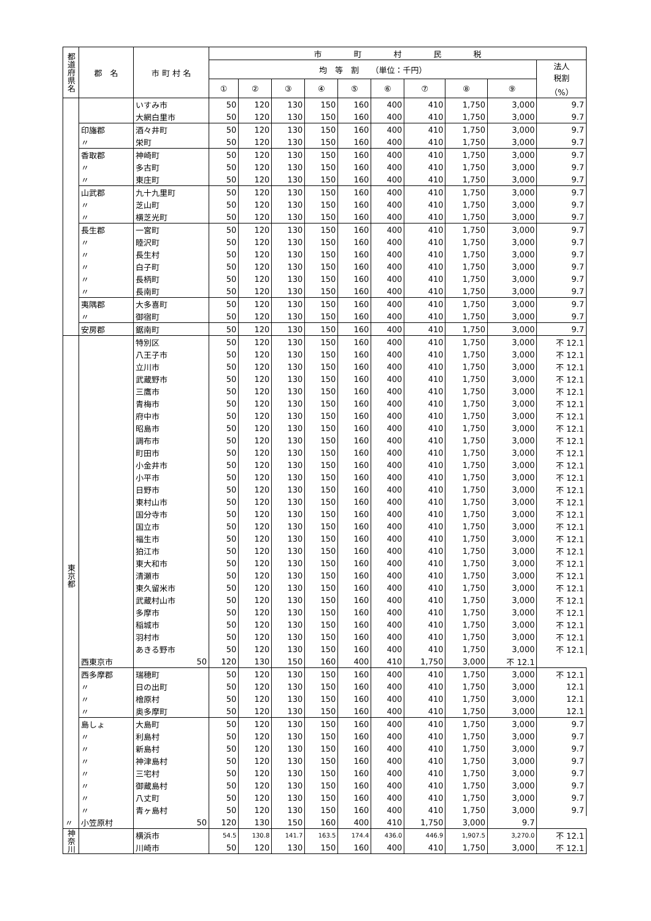| 都道府県名 | 郡 名 | 市 町 村 名 | 市 町 村 民 税 | | | | | | | | | |
| --- | --- | --- | --- | --- | --- | --- | --- | --- | --- | --- | --- | --- |
| | | | 均 等 割 （単位：千円） | | | | | | | | | 法人 税割 （%） |
| | | | ① | ② | ③ | ④ | ⑤ | ⑥ | ⑦ | ⑧ | ⑨ | |
| | | いすみ市 | 50 | 120 | 130 | 150 | 160 | 400 | 410 | 1,750 | 3,000 | 9.7 |
| | | 大網白里市 | 50 | 120 | 130 | 150 | 160 | 400 | 410 | 1,750 | 3,000 | 9.7 |
| | 印旛郡 | 酒々井町 | 50 | 120 | 130 | 150 | 160 | 400 | 410 | 1,750 | 3,000 | 9.7 |
| | 〃 | 栄町 | 50 | 120 | 130 | 150 | 160 | 400 | 410 | 1,750 | 3,000 | 9.7 |
| | 香取郡 | 神崎町 | 50 | 120 | 130 | 150 | 160 | 400 | 410 | 1,750 | 3,000 | 9.7 |
| | 〃 | 多古町 | 50 | 120 | 130 | 150 | 160 | 400 | 410 | 1,750 | 3,000 | 9.7 |
| | 〃 | 東庄町 | 50 | 120 | 130 | 150 | 160 | 400 | 410 | 1,750 | 3,000 | 9.7 |
| | 山武郡 | 九十九里町 | 50 | 120 | 130 | 150 | 160 | 400 | 410 | 1,750 | 3,000 | 9.7 |
| | 〃 | 芝山町 | 50 | 120 | 130 | 150 | 160 | 400 | 410 | 1,750 | 3,000 | 9.7 |
| | 〃 | 横芝光町 | 50 | 120 | 130 | 150 | 160 | 400 | 410 | 1,750 | 3,000 | 9.7 |
| | 長生郡 | 一宮町 | 50 | 120 | 130 | 150 | 160 | 400 | 410 | 1,750 | 3,000 | 9.7 |
| | 〃 | 睦沢町 | 50 | 120 | 130 | 150 | 160 | 400 | 410 | 1,750 | 3,000 | 9.7 |
| | 〃 | 長生村 | 50 | 120 | 130 | 150 | 160 | 400 | 410 | 1,750 | 3,000 | 9.7 |
| | 〃 | 白子町 | 50 | 120 | 130 | 150 | 160 | 400 | 410 | 1,750 | 3,000 | 9.7 |
| | 〃 | 長柄町 | 50 | 120 | 130 | 150 | 160 | 400 | 410 | 1,750 | 3,000 | 9.7 |
| | 〃 | 長南町 | 50 | 120 | 130 | 150 | 160 | 400 | 410 | 1,750 | 3,000 | 9.7 |
| | 夷隅郡 | 大多喜町 | 50 | 120 | 130 | 150 | 160 | 400 | 410 | 1,750 | 3,000 | 9.7 |
| | 〃 | 御宿町 | 50 | 120 | 130 | 150 | 160 | 400 | 410 | 1,750 | 3,000 | 9.7 |
| | 安房郡 | 鋸南町 | 50 | 120 | 130 | 150 | 160 | 400 | 410 | 1,750 | 3,000 | 9.7 |
| 東京都 | | 特別区 | 50 | 120 | 130 | 150 | 160 | 400 | 410 | 1,750 | 3,000 | 不 12.1 |
| | | 八王子市 | 50 | 120 | 130 | 150 | 160 | 400 | 410 | 1,750 | 3,000 | 不 12.1 |
| | | 立川市 | 50 | 120 | 130 | 150 | 160 | 400 | 410 | 1,750 | 3,000 | 不 12.1 |
| | | 武蔵野市 | 50 | 120 | 130 | 150 | 160 | 400 | 410 | 1,750 | 3,000 | 不 12.1 |
| | | 三鷹市 | 50 | 120 | 130 | 150 | 160 | 400 | 410 | 1,750 | 3,000 | 不 12.1 |
| | | 青梅市 | 50 | 120 | 130 | 150 | 160 | 400 | 410 | 1,750 | 3,000 | 不 12.1 |
| | | 府中市 | 50 | 120 | 130 | 150 | 160 | 400 | 410 | 1,750 | 3,000 | 不 12.1 |
| | | 昭島市 | 50 | 120 | 130 | 150 | 160 | 400 | 410 | 1,750 | 3,000 | 不 12.1 |
| | | 調布市 | 50 | 120 | 130 | 150 | 160 | 400 | 410 | 1,750 | 3,000 | 不 12.1 |
| | | 町田市 | 50 | 120 | 130 | 150 | 160 | 400 | 410 | 1,750 | 3,000 | 不 12.1 |
| | | 小金井市 | 50 | 120 | 130 | 150 | 160 | 400 | 410 | 1,750 | 3,000 | 不 12.1 |
| | | 小平市 | 50 | 120 | 130 | 150 | 160 | 400 | 410 | 1,750 | 3,000 | 不 12.1 |
| | | 日野市 | 50 | 120 | 130 | 150 | 160 | 400 | 410 | 1,750 | 3,000 | 不 12.1 |
| | | 東村山市 | 50 | 120 | 130 | 150 | 160 | 400 | 410 | 1,750 | 3,000 | 不 12.1 |
| | | 国分寺市 | 50 | 120 | 130 | 150 | 160 | 400 | 410 | 1,750 | 3,000 | 不 12.1 |
| | | 国立市 | 50 | 120 | 130 | 150 | 160 | 400 | 410 | 1,750 | 3,000 | 不 12.1 |
| | | 福生市 | 50 | 120 | 130 | 150 | 160 | 400 | 410 | 1,750 | 3,000 | 不 12.1 |
| | | 狛江市 | 50 | 120 | 130 | 150 | 160 | 400 | 410 | 1,750 | 3,000 | 不 12.1 |
| | | 東大和市 | 50 | 120 | 130 | 150 | 160 | 400 | 410 | 1,750 | 3,000 | 不 12.1 |
| | | 清瀬市 | 50 | 120 | 130 | 150 | 160 | 400 | 410 | 1,750 | 3,000 | 不 12.1 |
| | | 東久留米市 | 50 | 120 | 130 | 150 | 160 | 400 | 410 | 1,750 | 3,000 | 不 12.1 |
| | | 武蔵村山市 | 50 | 120 | 130 | 150 | 160 | 400 | 410 | 1,750 | 3,000 | 不 12.1 |
| | | 多摩市 | 50 | 120 | 130 | 150 | 160 | 400 | 410 | 1,750 | 3,000 | 不 12.1 |
| | | 稲城市 | 50 | 120 | 130 | 150 | 160 | 400 | 410 | 1,750 | 3,000 | 不 12.1 |
| | | 羽村市 | 50 | 120 | 130 | 150 | 160 | 400 | 410 | 1,750 | 3,000 | 不 12.1 |
| | | あきる野市 | 50 | 120 | 130 | 150 | 160 | 400 | 410 | 1,750 | 3,000 | 不 12.1 |
| | 西東京市 | 50 | 120 | 130 | 150 | 160 | 400 | 410 | 1,750 | 3,000 | 不 12.1 | |
| | 西多摩郡 | 瑞穂町 | 50 | 120 | 130 | 150 | 160 | 400 | 410 | 1,750 | 3,000 | 不 12.1 |
| | 〃 | 日の出町 | 50 | 120 | 130 | 150 | 160 | 400 | 410 | 1,750 | 3,000 | 12.1 |
| | 〃 | 檜原村 | 50 | 120 | 130 | 150 | 160 | 400 | 410 | 1,750 | 3,000 | 12.1 |
| | 〃 | 奥多摩町 | 50 | 120 | 130 | 150 | 160 | 400 | 410 | 1,750 | 3,000 | 12.1 |
| | 島しょ | 大島町 | 50 | 120 | 130 | 150 | 160 | 400 | 410 | 1,750 | 3,000 | 9.7 |
| | 〃 | 利島村 | 50 | 120 | 130 | 150 | 160 | 400 | 410 | 1,750 | 3,000 | 9.7 |
| | 〃 | 新島村 | 50 | 120 | 130 | 150 | 160 | 400 | 410 | 1,750 | 3,000 | 9.7 |
| | 〃 | 神津島村 | 50 | 120 | 130 | 150 | 160 | 400 | 410 | 1,750 | 3,000 | 9.7 |
| | 〃 | 三宅村 | 50 | 120 | 130 | 150 | 160 | 400 | 410 | 1,750 | 3,000 | 9.7 |
| | 〃 | 御蔵島村 | 50 | 120 | 130 | 150 | 160 | 400 | 410 | 1,750 | 3,000 | 9.7 |
| | 〃 | 八丈町 | 50 | 120 | 130 | 150 | 160 | 400 | 410 | 1,750 | 3,000 | 9.7 |
| | 〃 | 青ヶ島村 | 50 | 120 | 130 | 150 | 160 | 400 | 410 | 1,750 | 3,000 | 9.7 |
| 〃 | 小笠原村 | 50 | 120 | 130 | 150 | 160 | 400 | 410 | 1,750 | 3,000 | 9.7 | |
| 神奈川 | | 横浜市 | 54.5 | 130.8 | 141.7 | 163.5 | 174.4 | 436.0 | 446.9 | 1,907.5 | 3,270.0 | 不 12.1 |
| | | 川崎市 | 50 | 120 | 130 | 150 | 160 | 400 | 410 | 1,750 | 3,000 | 不 12.1 |